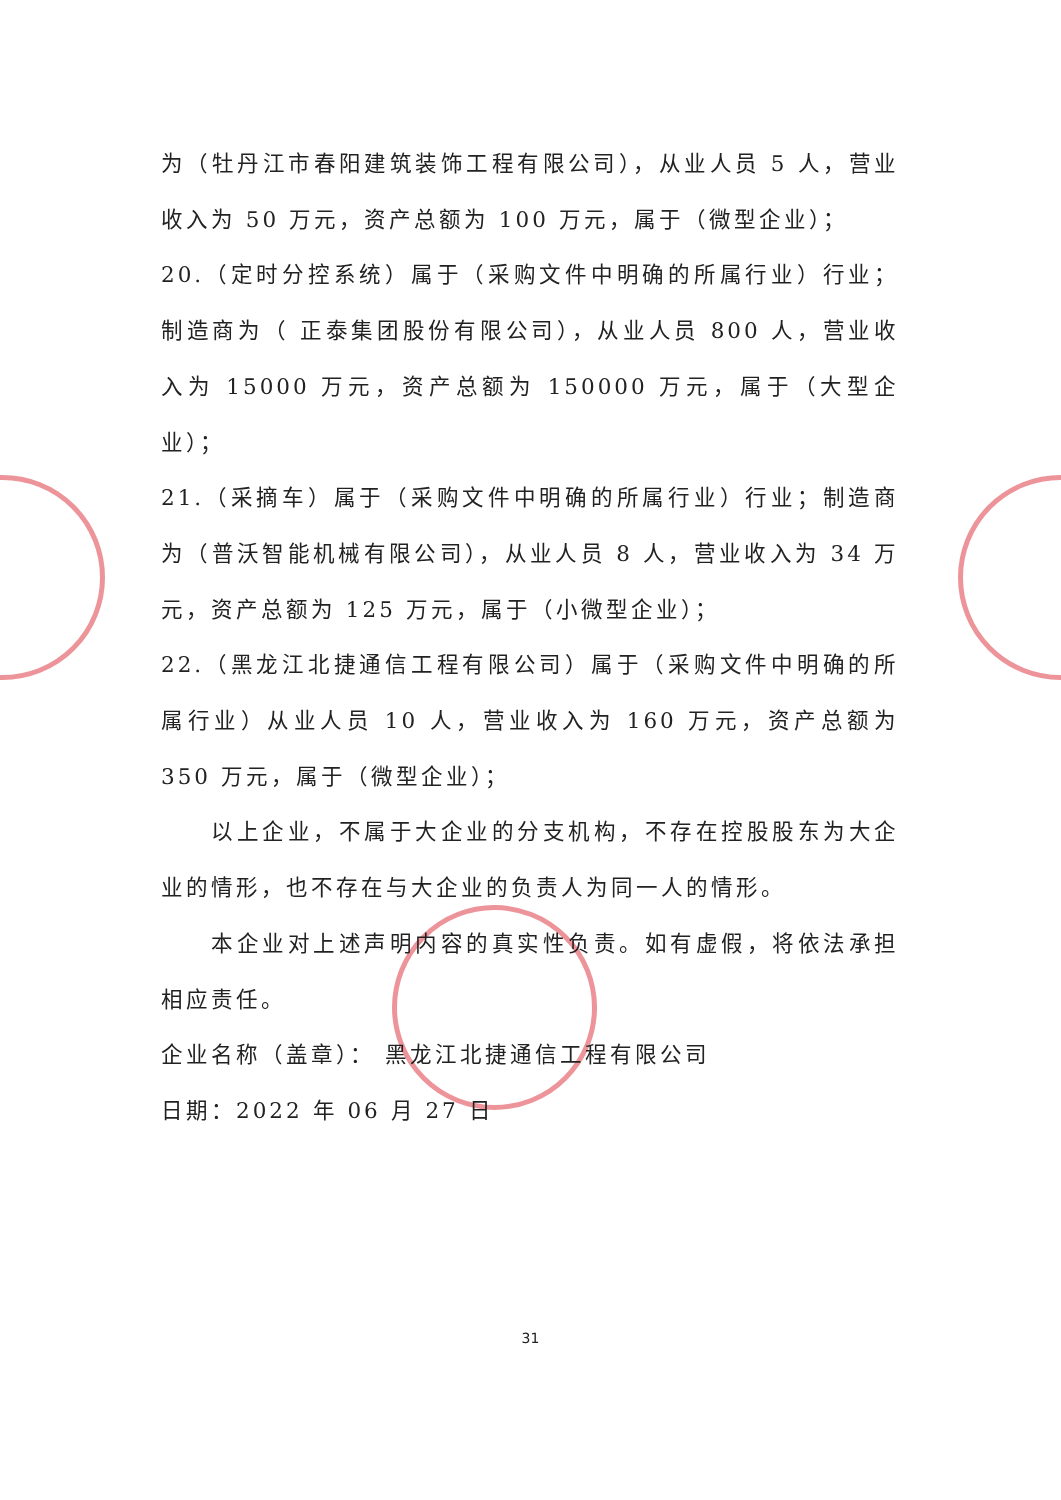为（牡丹江市春阳建筑装饰工程有限公司），从业人员 5 人，营业收入为 50 万元，资产总额为 100 万元，属于（微型企业）；
20.（定时分控系统）属于（采购文件中明确的所属行业）行业；制造商为（ 正泰集团股份有限公司），从业人员 800 人，营业收入为 15000 万元，资产总额为 150000 万元，属于（大型企业）；
21.（采摘车）属于（采购文件中明确的所属行业）行业；制造商为（普沃智能机械有限公司），从业人员 8 人，营业收入为 34 万元，资产总额为 125 万元，属于（小微型企业）；
22.（黑龙江北捷通信工程有限公司）属于（采购文件中明确的所属行业）从业人员 10 人，营业收入为 160 万元，资产总额为 350 万元，属于（微型企业）；
以上企业，不属于大企业的分支机构，不存在控股股东为大企业的情形，也不存在与大企业的负责人为同一人的情形。
本企业对上述声明内容的真实性负责。如有虚假，将依法承担相应责任。
企业名称（盖章）： 黑龙江北捷通信工程有限公司
日期：2022 年 06 月 27 日
31